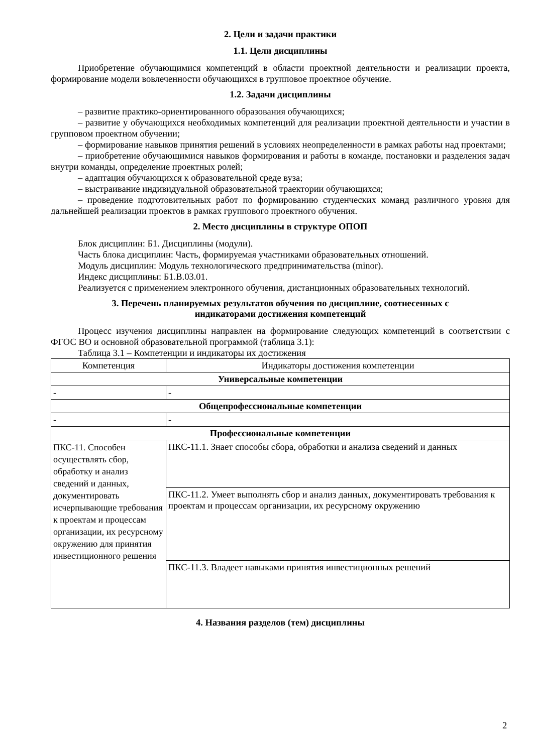2. Цели и задачи практики
1.1. Цели дисциплины
Приобретение обучающимися компетенций в области проектной деятельности и реализации проекта, формирование модели вовлеченности обучающихся в групповое проектное обучение.
1.2. Задачи дисциплины
– развитие практико-ориентированного образования обучающихся;
– развитие у обучающихся необходимых компетенций для реализации проектной деятельности и участии в групповом проектном обучении;
– формирование навыков принятия решений в условиях неопределенности в рамках работы над проектами;
– приобретение обучающимися навыков формирования и работы в команде, постановки и разделения задач внутри команды, определение проектных ролей;
– адаптация обучающихся к образовательной среде вуза;
– выстраивание индивидуальной образовательной траектории обучающихся;
– проведение подготовительных работ по формированию студенческих команд различного уровня для дальнейшей реализации проектов в рамках группового проектного обучения.
2. Место дисциплины в структуре ОПОП
Блок дисциплин: Б1. Дисциплины (модули).
Часть блока дисциплин: Часть, формируемая участниками образовательных отношений.
Модуль дисциплин: Модуль технологического предпринимательства (minor).
Индекс дисциплины: Б1.В.03.01.
Реализуется с применением электронного обучения, дистанционных образовательных технологий.
3. Перечень планируемых результатов обучения по дисциплине, соотнесенных с
индикаторами достижения компетенций
Процесс изучения дисциплины направлен на формирование следующих компетенций в соответствии с ФГОС ВО и основной образовательной программой (таблица 3.1):
Таблица 3.1 – Компетенции и индикаторы их достижения
| Компетенция | Индикаторы достижения компетенции |
| --- | --- |
| Универсальные компетенции | |
| - | - |
| Общепрофессиональные компетенции | |
| - | - |
| Профессиональные компетенции | |
| ПКС-11. Способен осуществлять сбор, обработку и анализ сведений и данных, документировать исчерпывающие требования к проектам и процессам организации, их ресурсному окружению для принятия инвестиционного решения | ПКС-11.1. Знает способы сбора, обработки и анализа сведений и данных |
| | ПКС-11.2. Умеет выполнять сбор и анализ данных, документировать требования к проектам и процессам организации, их ресурсному окружению |
| | ПКС-11.3. Владеет навыками принятия инвестиционных решений |
4. Названия разделов (тем) дисциплины
2